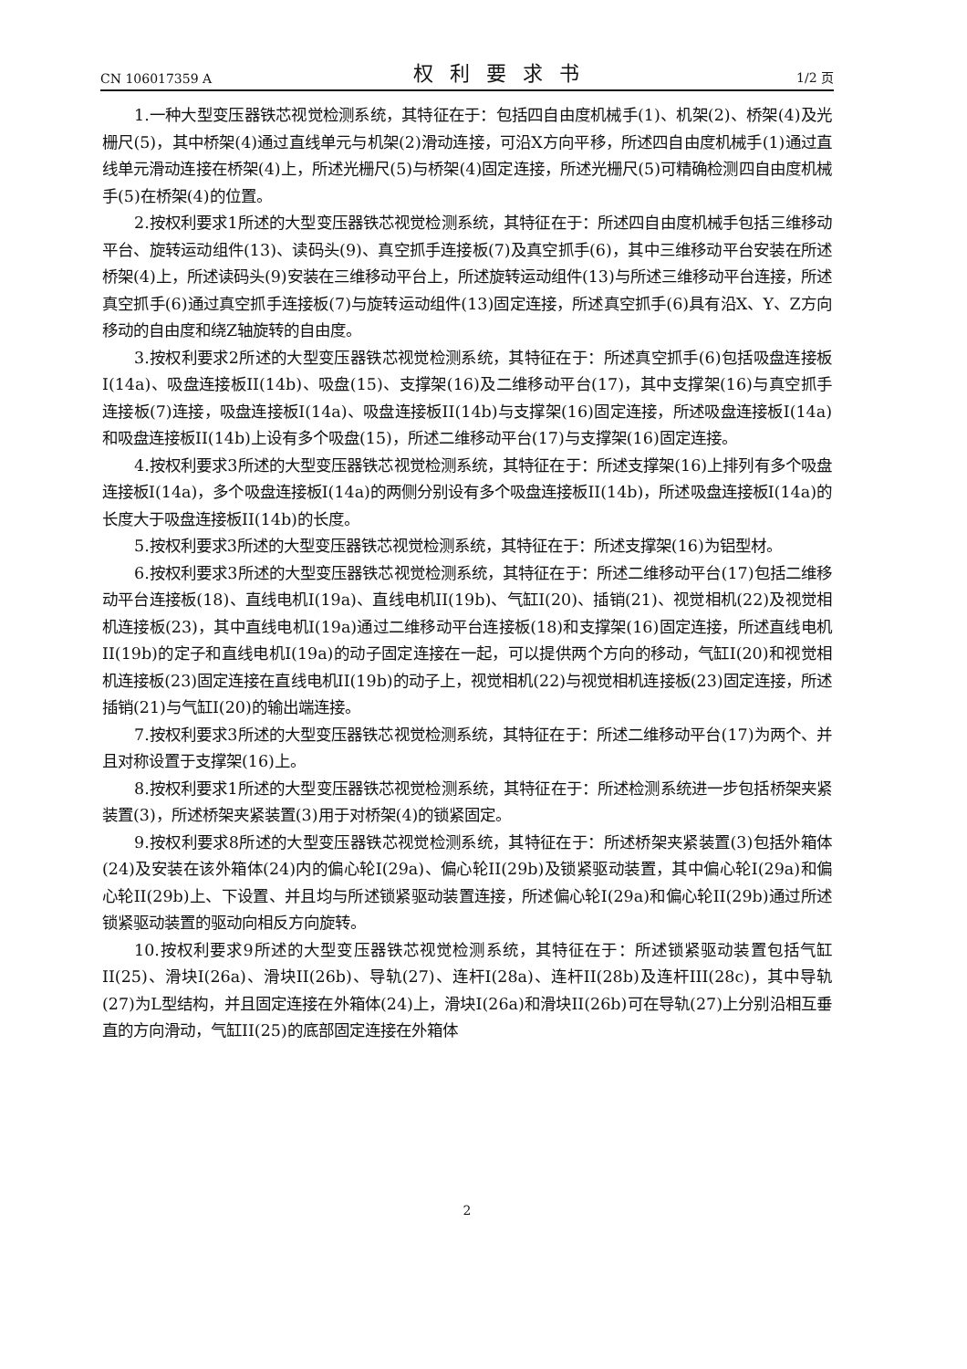CN 106017359 A 权利要求书 1/2 页
1.一种大型变压器铁芯视觉检测系统，其特征在于：包括四自由度机械手(1)、机架(2)、桥架(4)及光栅尺(5)，其中桥架(4)通过直线单元与机架(2)滑动连接，可沿X方向平移，所述四自由度机械手(1)通过直线单元滑动连接在桥架(4)上，所述光栅尺(5)与桥架(4)固定连接，所述光栅尺(5)可精确检测四自由度机械手(5)在桥架(4)的位置。
2.按权利要求1所述的大型变压器铁芯视觉检测系统，其特征在于：所述四自由度机械手包括三维移动平台、旋转运动组件(13)、读码头(9)、真空抓手连接板(7)及真空抓手(6)，其中三维移动平台安装在所述桥架(4)上，所述读码头(9)安装在三维移动平台上，所述旋转运动组件(13)与所述三维移动平台连接，所述真空抓手(6)通过真空抓手连接板(7)与旋转运动组件(13)固定连接，所述真空抓手(6)具有沿X、Y、Z方向移动的自由度和绕Z轴旋转的自由度。
3.按权利要求2所述的大型变压器铁芯视觉检测系统，其特征在于：所述真空抓手(6)包括吸盘连接板I(14a)、吸盘连接板II(14b)、吸盘(15)、支撑架(16)及二维移动平台(17)，其中支撑架(16)与真空抓手连接板(7)连接，吸盘连接板I(14a)、吸盘连接板II(14b)与支撑架(16)固定连接，所述吸盘连接板I(14a)和吸盘连接板II(14b)上设有多个吸盘(15)，所述二维移动平台(17)与支撑架(16)固定连接。
4.按权利要求3所述的大型变压器铁芯视觉检测系统，其特征在于：所述支撑架(16)上排列有多个吸盘连接板I(14a)，多个吸盘连接板I(14a)的两侧分别设有多个吸盘连接板II(14b)，所述吸盘连接板I(14a)的长度大于吸盘连接板II(14b)的长度。
5.按权利要求3所述的大型变压器铁芯视觉检测系统，其特征在于：所述支撑架(16)为铝型材。
6.按权利要求3所述的大型变压器铁芯视觉检测系统，其特征在于：所述二维移动平台(17)包括二维移动平台连接板(18)、直线电机I(19a)、直线电机II(19b)、气缸I(20)、插销(21)、视觉相机(22)及视觉相机连接板(23)，其中直线电机I(19a)通过二维移动平台连接板(18)和支撑架(16)固定连接，所述直线电机II(19b)的定子和直线电机I(19a)的动子固定连接在一起，可以提供两个方向的移动，气缸I(20)和视觉相机连接板(23)固定连接在直线电机II(19b)的动子上，视觉相机(22)与视觉相机连接板(23)固定连接，所述插销(21)与气缸I(20)的输出端连接。
7.按权利要求3所述的大型变压器铁芯视觉检测系统，其特征在于：所述二维移动平台(17)为两个、并且对称设置于支撑架(16)上。
8.按权利要求1所述的大型变压器铁芯视觉检测系统，其特征在于：所述检测系统进一步包括桥架夹紧装置(3)，所述桥架夹紧装置(3)用于对桥架(4)的锁紧固定。
9.按权利要求8所述的大型变压器铁芯视觉检测系统，其特征在于：所述桥架夹紧装置(3)包括外箱体(24)及安装在该外箱体(24)内的偏心轮I(29a)、偏心轮II(29b)及锁紧驱动装置，其中偏心轮I(29a)和偏心轮II(29b)上、下设置、并且均与所述锁紧驱动装置连接，所述偏心轮I(29a)和偏心轮II(29b)通过所述锁紧驱动装置的驱动向相反方向旋转。
10.按权利要求9所述的大型变压器铁芯视觉检测系统，其特征在于：所述锁紧驱动装置包括气缸II(25)、滑块I(26a)、滑块II(26b)、导轨(27)、连杆I(28a)、连杆II(28b)及连杆III(28c)，其中导轨(27)为L型结构，并且固定连接在外箱体(24)上，滑块I(26a)和滑块II(26b)可在导轨(27)上分别沿相互垂直的方向滑动，气缸II(25)的底部固定连接在外箱体
2